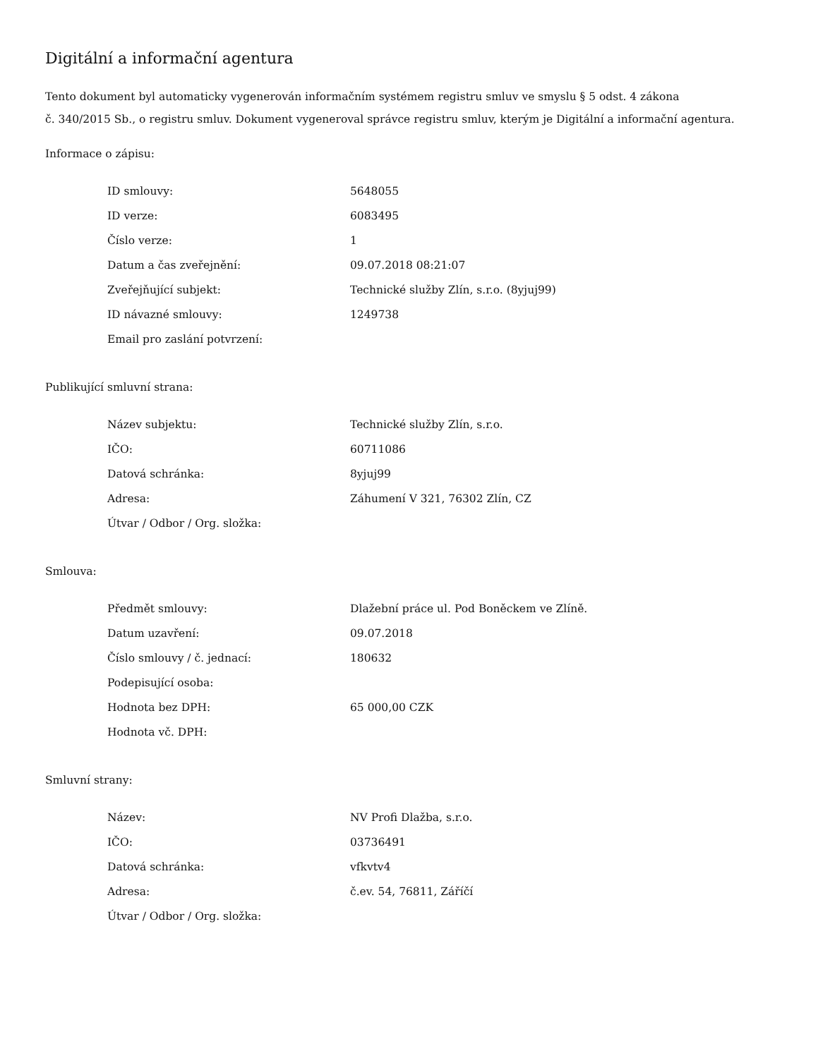Digitální a informační agentura
Tento dokument byl automaticky vygenerován informačním systémem registru smluv ve smyslu § 5 odst. 4 zákona
č. 340/2015 Sb., o registru smluv. Dokument vygeneroval správce registru smluv, kterým je Digitální a informační agentura.
Informace o zápisu:
| ID smlouvy: | 5648055 |
| ID verze: | 6083495 |
| Číslo verze: | 1 |
| Datum a čas zveřejnění: | 09.07.2018 08:21:07 |
| Zveřejňující subjekt: | Technické služby Zlín, s.r.o. (8yjuj99) |
| ID návazné smlouvy: | 1249738 |
| Email pro zaslání potvrzení: | |
Publikující smluvní strana:
| Název subjektu: | Technické služby Zlín, s.r.o. |
| IČO: | 60711086 |
| Datová schránka: | 8yjuj99 |
| Adresa: | Záhumení V 321, 76302 Zlín, CZ |
| Útvar / Odbor / Org. složka: | |
Smlouva:
| Předmět smlouvy: | Dlažební práce ul. Pod Boněckem ve Zlíně. |
| Datum uzavření: | 09.07.2018 |
| Číslo smlouvy / č. jednací: | 180632 |
| Podepisující osoba: | |
| Hodnota bez DPH: | 65 000,00 CZK |
| Hodnota vč. DPH: | |
Smluvní strany:
| Název: | NV Profi Dlažba, s.r.o. |
| IČO: | 03736491 |
| Datová schránka: | vfkvtv4 |
| Adresa: | č.ev. 54, 76811, Záříčí |
| Útvar / Odbor / Org. složka: | |